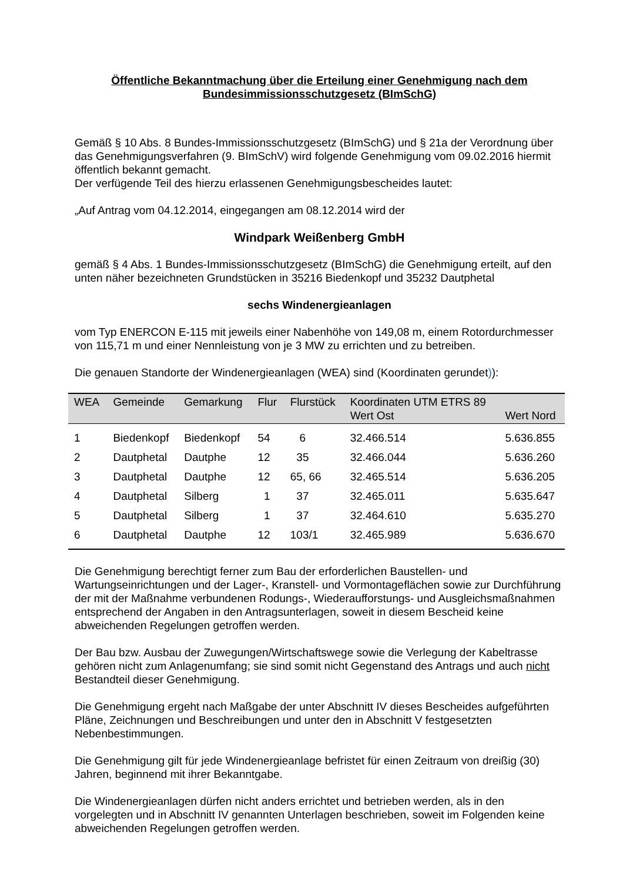Öffentliche Bekanntmachung über die Erteilung einer Genehmigung nach dem Bundesimmissionsschutzgesetz (BImSchG)
Gemäß § 10 Abs. 8 Bundes-Immissionsschutzgesetz (BImSchG) und § 21a der Verordnung über das Genehmigungsverfahren (9. BImSchV) wird folgende Genehmigung vom 09.02.2016 hiermit öffentlich bekannt gemacht.
Der verfügende Teil des hierzu erlassenen Genehmigungsbescheides lautet:
„Auf Antrag vom 04.12.2014, eingegangen am 08.12.2014 wird der
Windpark Weißenberg GmbH
gemäß § 4 Abs. 1 Bundes-Immissionsschutzgesetz (BImSchG) die Genehmigung erteilt, auf den unten näher bezeichneten Grundstücken in 35216 Biedenkopf und 35232 Dautphetal
sechs Windenergieanlagen
vom Typ ENERCON E-115 mit jeweils einer Nabenhöhe von 149,08 m, einem Rotordurchmesser von 115,71 m und einer Nennleistung von je 3 MW zu errichten und zu betreiben.
Die genauen Standorte der Windenergieanlagen (WEA) sind (Koordinaten gerundet)):
| WEA | Gemeinde | Gemarkung | Flur | Flurstück | Koordinaten UTM ETRS 89 Wert Ost | Wert Nord |
| --- | --- | --- | --- | --- | --- | --- |
| 1 | Biedenkopf | Biedenkopf | 54 | 6 | 32.466.514 | 5.636.855 |
| 2 | Dautphetal | Dautphe | 12 | 35 | 32.466.044 | 5.636.260 |
| 3 | Dautphetal | Dautphe | 12 | 65, 66 | 32.465.514 | 5.636.205 |
| 4 | Dautphetal | Silberg | 1 | 37 | 32.465.011 | 5.635.647 |
| 5 | Dautphetal | Silberg | 1 | 37 | 32.464.610 | 5.635.270 |
| 6 | Dautphetal | Dautphe | 12 | 103/1 | 32.465.989 | 5.636.670 |
Die Genehmigung berechtigt ferner zum Bau der erforderlichen Baustellen- und Wartungseinrichtungen und der Lager-, Kranstell- und Vormontageflächen sowie zur Durchführung der mit der Maßnahme verbundenen Rodungs-, Wiederaufforstungs- und Ausgleichsmaßnahmen entsprechend der Angaben in den Antragsunterlagen, soweit in diesem Bescheid keine abweichenden Regelungen getroffen werden.
Der Bau bzw. Ausbau der Zuwegungen/Wirtschaftswege sowie die Verlegung der Kabeltrasse gehören nicht zum Anlagenumfang; sie sind somit nicht Gegenstand des Antrags und auch nicht Bestandteil dieser Genehmigung.
Die Genehmigung ergeht nach Maßgabe der unter Abschnitt IV dieses Bescheides aufgeführten Pläne, Zeichnungen und Beschreibungen und unter den in Abschnitt V festgesetzten Nebenbestimmungen.
Die Genehmigung gilt für jede Windenergieanlage befristet für einen Zeitraum von dreißig (30) Jahren, beginnend mit ihrer Bekanntgabe.
Die Windenergieanlagen dürfen nicht anders errichtet und betrieben werden, als in den vorgelegten und in Abschnitt IV genannten Unterlagen beschrieben, soweit im Folgenden keine abweichenden Regelungen getroffen werden.